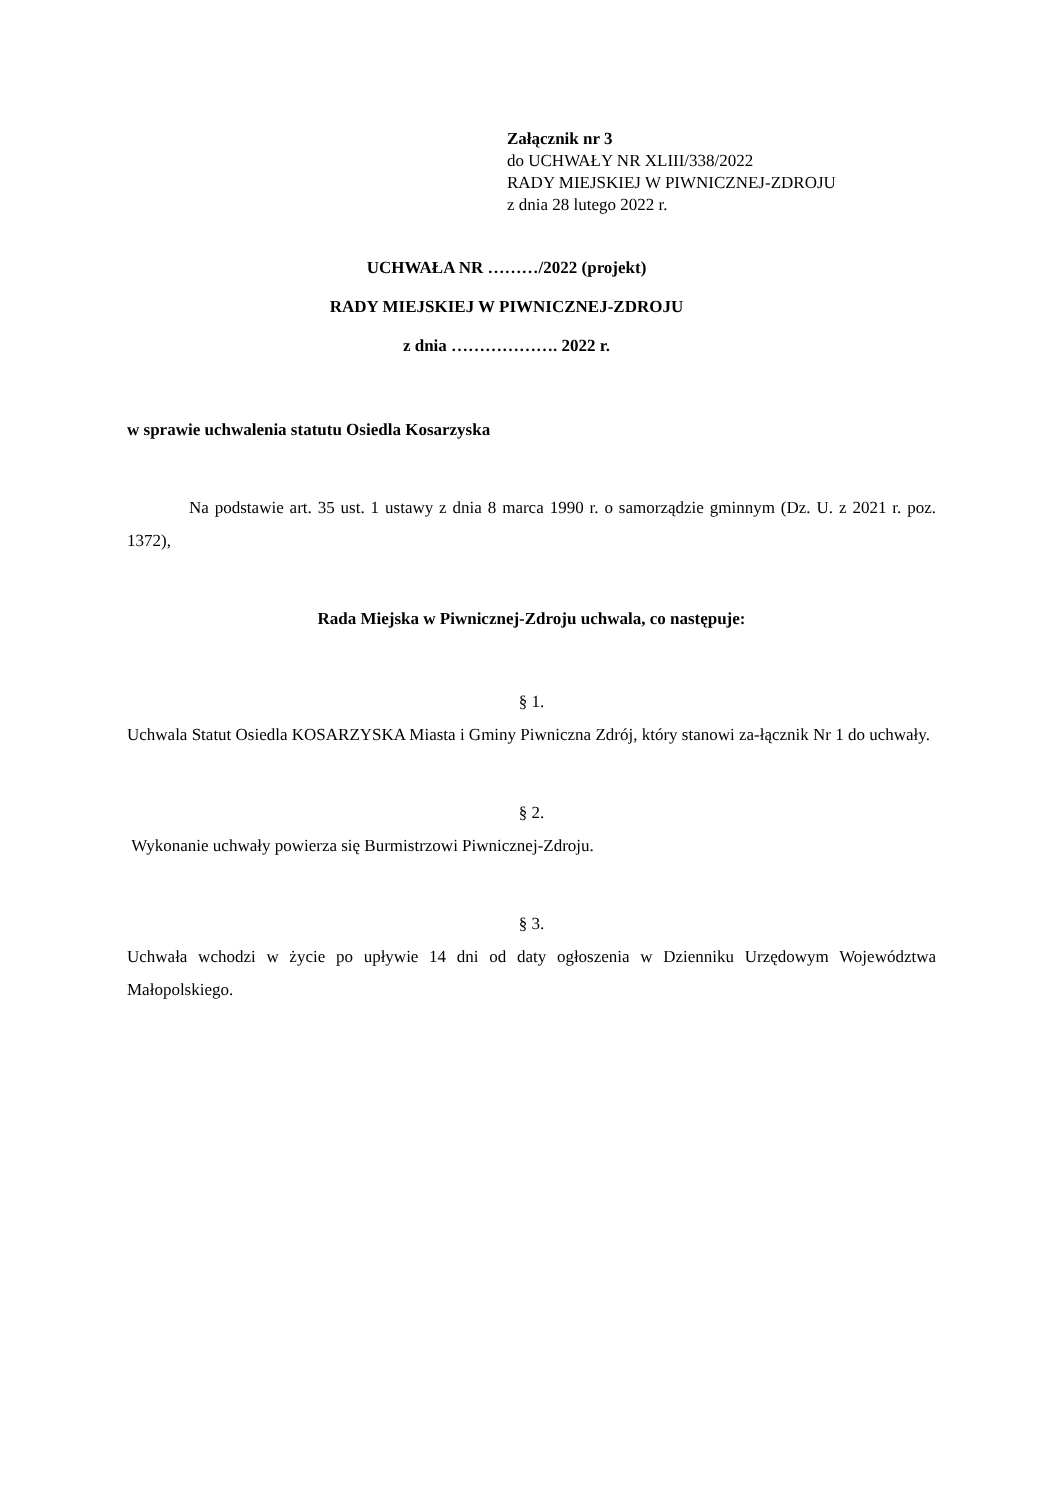Załącznik nr 3
do UCHWAŁY NR XLIII/338/2022
RADY MIEJSKIEJ W PIWNICZNEJ-ZDROJU
z dnia 28 lutego 2022 r.
UCHWAŁA NR ………/2022 (projekt)
RADY MIEJSKIEJ W PIWNICZNEJ-ZDROJU
z dnia ………………. 2022 r.
w sprawie uchwalenia statutu Osiedla Kosarzyska
Na podstawie art. 35 ust. 1 ustawy z dnia 8 marca 1990 r. o samorządzie gminnym (Dz. U. z 2021 r. poz. 1372),
Rada Miejska w Piwnicznej-Zdroju uchwala, co następuje:
§ 1.
Uchwala Statut Osiedla KOSARZYSKA Miasta i Gminy Piwniczna Zdrój, który stanowi za-łącznik Nr 1 do uchwały.
§ 2.
Wykonanie uchwały powierza się Burmistrzowi Piwnicznej-Zdroju.
§ 3.
Uchwała wchodzi w życie po upływie 14 dni od daty ogłoszenia w Dzienniku Urzędowym Województwa Małopolskiego.